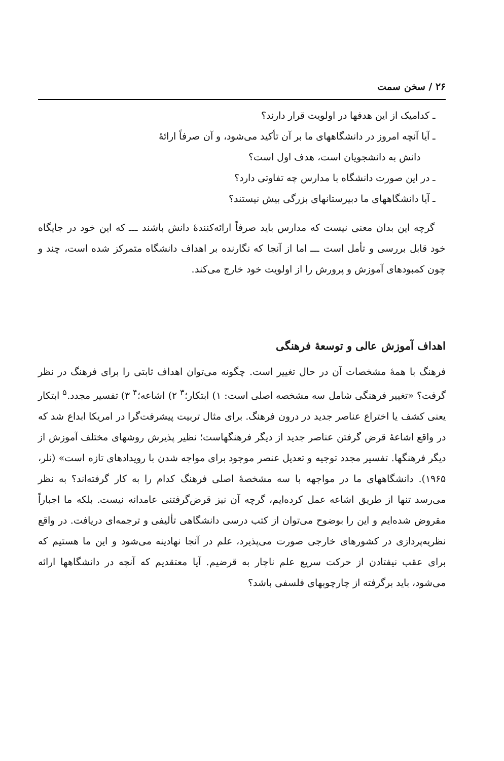۲۶ / سخن سمت
ـ کدامیک از این هدفها در اولویت قرار دارند؟
ـ آیا آنچه امروز در دانشگاههای ما بر آن تأکید می‌شود، و آن صرفاً ارائهٔ
دانش به دانشجویان است، هدف اول است؟
ـ در این صورت دانشگاه با مدارس چه تفاوتی دارد؟
ـ آیا دانشگاههای ما دبیرستانهای بزرگی بیش نیستند؟
گرچه این بدان معنی نیست که مدارس باید صرفاً ارائه‌کنندهٔ دانش باشند ـــ که این خود در جایگاه خود قابل بررسی و تأمل است ـــ اما از آنجا که نگارنده بر اهداف دانشگاه متمرکز شده است، چند و چون کمبودهای آموزش و پرورش را از اولویت خود خارج می‌کند.
اهداف آموزش عالی و توسعهٔ فرهنگی
فرهنگ با همهٔ مشخصات آن در حال تغییر است. چگونه می‌توان اهداف ثابتی را برای فرهنگ در نظر گرفت؟ «تغییر فرهنگی شامل سه مشخصه اصلی است: ۱) ابتکار؛<sup>۳</sup> ۲) اشاعه؛<sup>۴</sup> ۳) تفسیر مجدد.<sup>۵</sup> ابتکار یعنی کشف یا اختراع عناصر جدید در درون فرهنگ. برای مثال تربیت پیشرفت‌گرا در امریکا ابداع شد که در واقع اشاعهٔ قرض گرفتن عناصر جدید از دیگر فرهنگهاست؛ نظیر پذیرش روشهای مختلف آموزش از دیگر فرهنگها. تفسیر مجدد توجیه و تعدیل عنصر موجود برای مواجه شدن با رویدادهای تازه است» (نلر، ۱۹۶۵). دانشگاههای ما در مواجهه با سه مشخصهٔ اصلی فرهنگ کدام را به کار گرفته‌اند؟ به نظر می‌رسد تنها از طریق اشاعه عمل کرده‌ایم، گرچه آن نیز قرض‌گرفتنی عامدانه نیست. بلکه ما اجباراً مقروض شده‌ایم و این را بوضوح می‌توان از کتب درسی دانشگاهی تألیفی و ترجمه‌ای دریافت. در واقع نظریه‌پردازی در کشورهای خارجی صورت می‌پذیرد، علم در آنجا نهادینه می‌شود و این ما هستیم که برای عقب نیفتادن از حرکت سریع علم ناچار به قرضیم. آیا معتقدیم که آنچه در دانشگاهها ارائه می‌شود، باید برگرفته از چارچوبهای فلسفی باشد؟